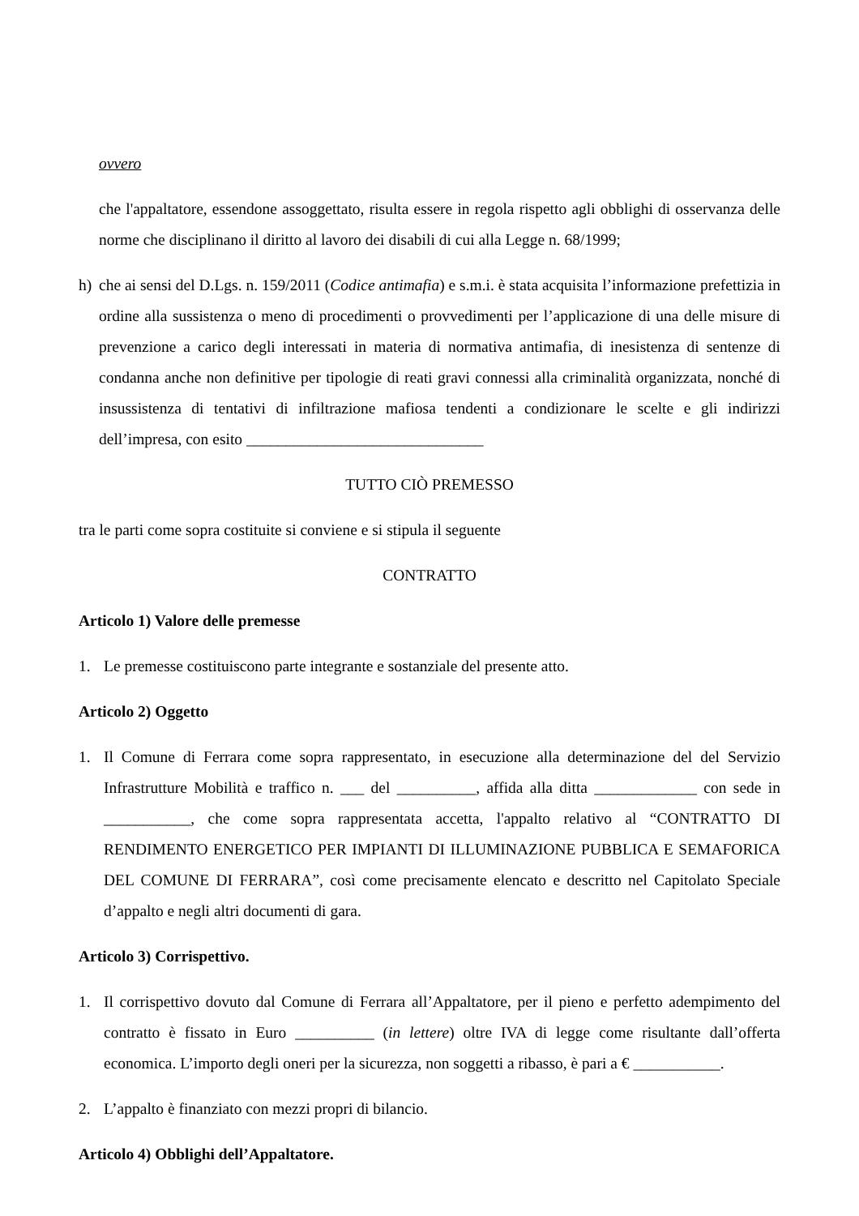ovvero
che l'appaltatore, essendone assoggettato, risulta essere in regola rispetto agli obblighi di osservanza delle norme che disciplinano il diritto al lavoro dei disabili di cui alla Legge n. 68/1999;
h) che ai sensi del D.Lgs. n. 159/2011 (Codice antimafia) e s.m.i. è stata acquisita l’informazione prefettizia in ordine alla sussistenza o meno di procedimenti o provvedimenti per l’applicazione di una delle misure di prevenzione a carico degli interessati in materia di normativa antimafia, di inesistenza di sentenze di condanna anche non definitive per tipologie di reati gravi connessi alla criminalità organizzata, nonché di insussistenza di tentativi di infiltrazione mafiosa tendenti a condizionare le scelte e gli indirizzi dell’impresa, con esito ______________________________
TUTTO CIÒ PREMESSO
tra le parti come sopra costituite si conviene e si stipula il seguente
CONTRATTO
Articolo 1) Valore delle premesse
1. Le premesse costituiscono parte integrante e sostanziale del presente atto.
Articolo 2) Oggetto
1. Il Comune di Ferrara come sopra rappresentato, in esecuzione alla determinazione del del Servizio Infrastrutture Mobilità e traffico n. ___ del __________, affida alla ditta _____________ con sede in ___________, che come sopra rappresentata accetta, l'appalto relativo al “CONTRATTO DI RENDIMENTO ENERGETICO PER IMPIANTI DI ILLUMINAZIONE PUBBLICA E SEMAFORICA DEL COMUNE DI FERRARA”, così come precisamente elencato e descritto nel Capitolato Speciale d’appalto e negli altri documenti di gara.
Articolo 3) Corrispettivo.
1. Il corrispettivo dovuto dal Comune di Ferrara all’Appaltatore, per il pieno e perfetto adempimento del contratto è fissato in Euro __________ (in lettere) oltre IVA di legge come risultante dall’offerta economica. L’importo degli oneri per la sicurezza, non soggetti a ribasso, è pari a € ___________.
2. L’appalto è finanziato con mezzi propri di bilancio.
Articolo 4) Obblighi dell’Appaltatore.